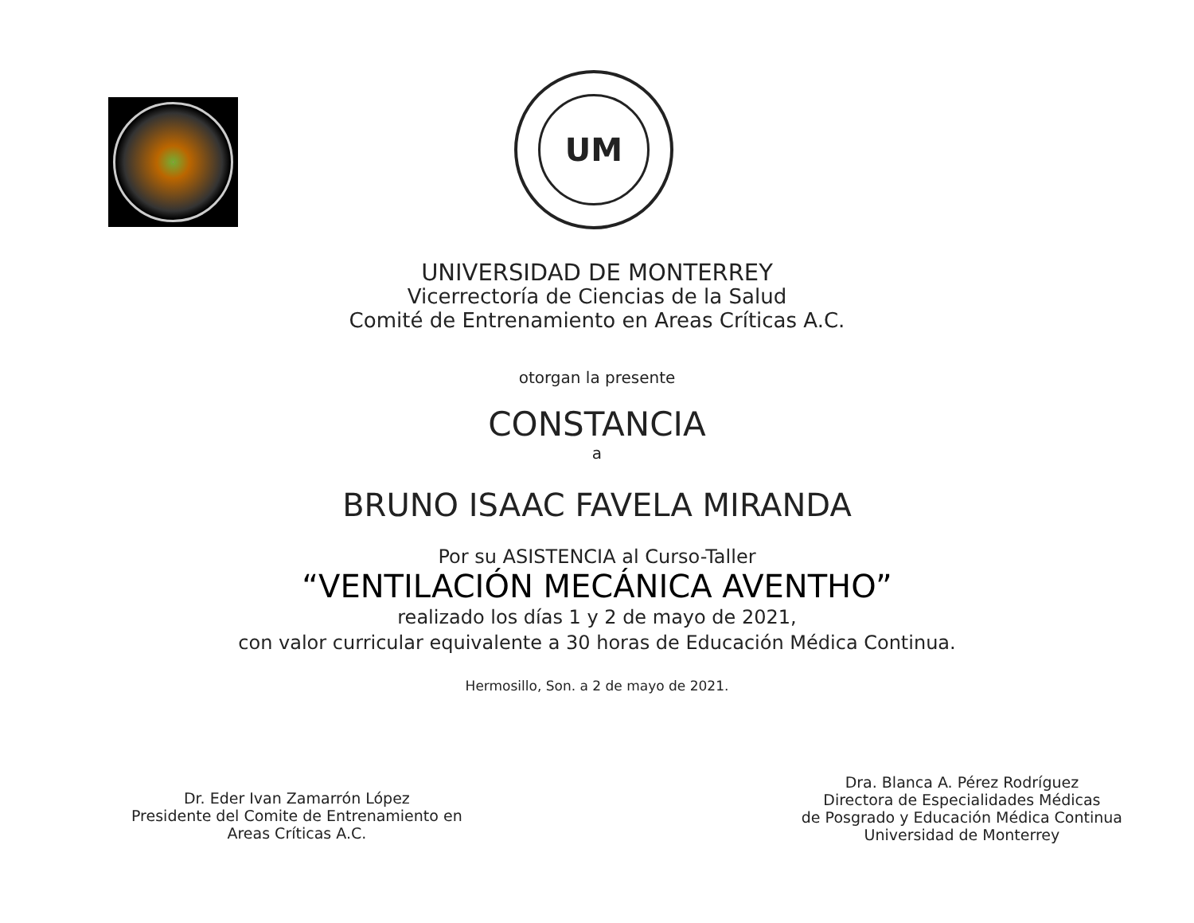UM
UNIVERSIDAD DE MONTERREY
Vicerrectoría de Ciencias de la Salud
Comité de Entrenamiento en Areas Críticas A.C.
otorgan la presente
CONSTANCIA
a
BRUNO ISAAC FAVELA MIRANDA
Por su ASISTENCIA al Curso-Taller
“VENTILACIÓN MECÁNICA AVENTHO”
realizado los días 1 y 2 de mayo de 2021,
con valor curricular equivalente a 30 horas de Educación Médica Continua.
Hermosillo, Son. a 2 de mayo de 2021.
Dr. Eder Ivan Zamarrón López
Presidente del Comite de Entrenamiento en
Areas Críticas A.C.
Dra. Blanca A. Pérez Rodríguez
Directora de Especialidades Médicas
de Posgrado y Educación Médica Continua
Universidad de Monterrey